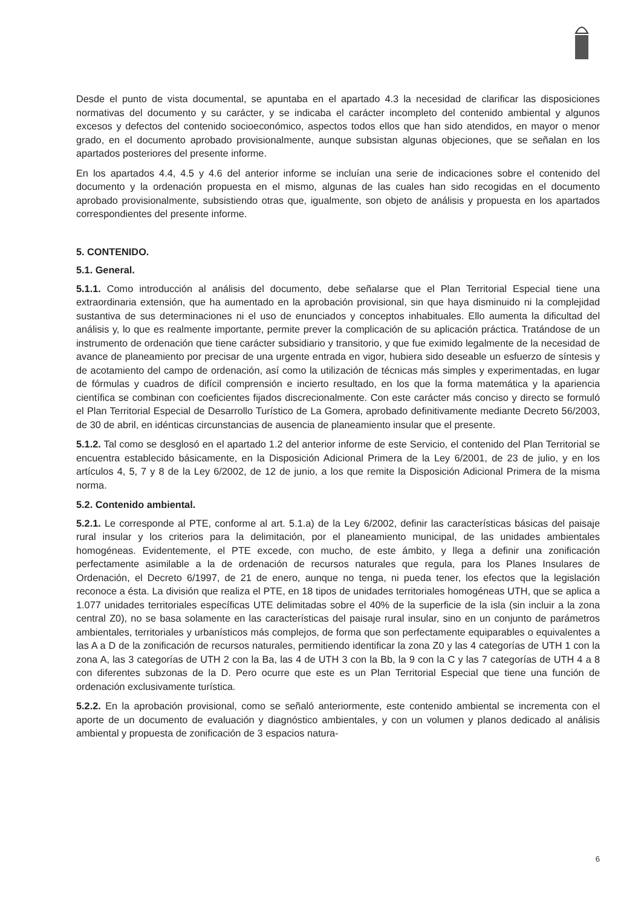Desde el punto de vista documental, se apuntaba en el apartado 4.3 la necesidad de clarificar las disposiciones normativas del documento y su carácter, y se indicaba el carácter incompleto del contenido ambiental y algunos excesos y defectos del contenido socioeconómico, aspectos todos ellos que han sido atendidos, en mayor o menor grado, en el documento aprobado provisionalmente, aunque subsistan algunas objeciones, que se señalan en los apartados posteriores del presente informe.
En los apartados 4.4, 4.5 y 4.6 del anterior informe se incluían una serie de indicaciones sobre el contenido del documento y la ordenación propuesta en el mismo, algunas de las cuales han sido recogidas en el documento aprobado provisionalmente, subsistiendo otras que, igualmente, son objeto de análisis y propuesta en los apartados correspondientes del presente informe.
5. CONTENIDO.
5.1. General.
5.1.1. Como introducción al análisis del documento, debe señalarse que el Plan Territorial Especial tiene una extraordinaria extensión, que ha aumentado en la aprobación provisional, sin que haya disminuido ni la complejidad sustantiva de sus determinaciones ni el uso de enunciados y conceptos inhabituales. Ello aumenta la dificultad del análisis y, lo que es realmente importante, permite prever la complicación de su aplicación práctica. Tratándose de un instrumento de ordenación que tiene carácter subsidiario y transitorio, y que fue eximido legalmente de la necesidad de avance de planeamiento por precisar de una urgente entrada en vigor, hubiera sido deseable un esfuerzo de síntesis y de acotamiento del campo de ordenación, así como la utilización de técnicas más simples y experimentadas, en lugar de fórmulas y cuadros de difícil comprensión e incierto resultado, en los que la forma matemática y la apariencia científica se combinan con coeficientes fijados discrecionalmente. Con este carácter más conciso y directo se formuló el Plan Territorial Especial de Desarrollo Turístico de La Gomera, aprobado definitivamente mediante Decreto 56/2003, de 30 de abril, en idénticas circunstancias de ausencia de planeamiento insular que el presente.
5.1.2. Tal como se desglosó en el apartado 1.2 del anterior informe de este Servicio, el contenido del Plan Territorial se encuentra establecido básicamente, en la Disposición Adicional Primera de la Ley 6/2001, de 23 de julio, y en los artículos 4, 5, 7 y 8 de la Ley 6/2002, de 12 de junio, a los que remite la Disposición Adicional Primera de la misma norma.
5.2. Contenido ambiental.
5.2.1. Le corresponde al PTE, conforme al art. 5.1.a) de la Ley 6/2002, definir las características básicas del paisaje rural insular y los criterios para la delimitación, por el planeamiento municipal, de las unidades ambientales homogéneas. Evidentemente, el PTE excede, con mucho, de este ámbito, y llega a definir una zonificación perfectamente asimilable a la de ordenación de recursos naturales que regula, para los Planes Insulares de Ordenación, el Decreto 6/1997, de 21 de enero, aunque no tenga, ni pueda tener, los efectos que la legislación reconoce a ésta. La división que realiza el PTE, en 18 tipos de unidades territoriales homogéneas UTH, que se aplica a 1.077 unidades territoriales específicas UTE delimitadas sobre el 40% de la superficie de la isla (sin incluir a la zona central Z0), no se basa solamente en las características del paisaje rural insular, sino en un conjunto de parámetros ambientales, territoriales y urbanísticos más complejos, de forma que son perfectamente equiparables o equivalentes a las A a D de la zonificación de recursos naturales, permitiendo identificar la zona Z0 y las 4 categorías de UTH 1 con la zona A, las 3 categorías de UTH 2 con la Ba, las 4 de UTH 3 con la Bb, la 9 con la C y las 7 categorías de UTH 4 a 8 con diferentes subzonas de la D. Pero ocurre que este es un Plan Territorial Especial que tiene una función de ordenación exclusivamente turística.
5.2.2. En la aprobación provisional, como se señaló anteriormente, este contenido ambiental se incrementa con el aporte de un documento de evaluación y diagnóstico ambientales, y con un volumen y planos dedicado al análisis ambiental y propuesta de zonificación de 3 espacios natura-
6